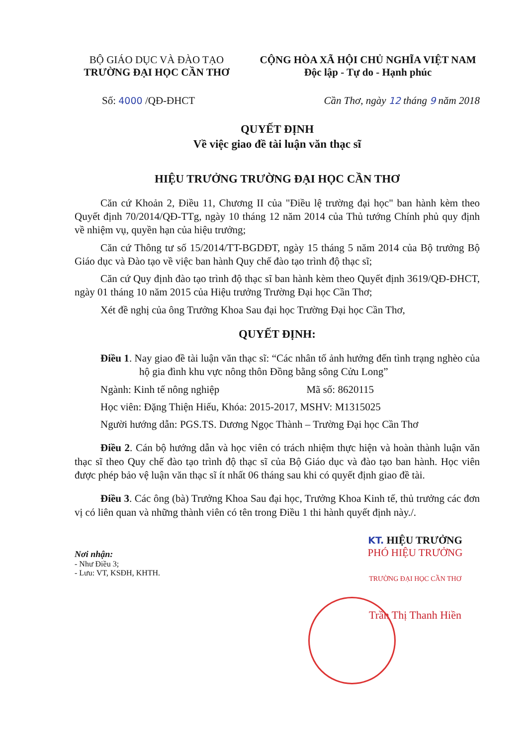BỘ GIÁO DỤC VÀ ĐÀO TẠO
TRƯỜNG ĐẠI HỌC CẦN THƠ
CỘNG HÒA XÃ HỘI CHỦ NGHĨA VIỆT NAM
Độc lập - Tự do - Hạnh phúc
Số: 4000 /QĐ-ĐHCT Cần Thơ, ngày 12 tháng 9 năm 2018
QUYẾT ĐỊNH
Về việc giao đề tài luận văn thạc sĩ
HIỆU TRƯỞNG TRƯỜNG ĐẠI HỌC CẦN THƠ
Căn cứ Khoản 2, Điều 11, Chương II của "Điều lệ trường đại học" ban hành kèm theo Quyết định 70/2014/QĐ-TTg, ngày 10 tháng 12 năm 2014 của Thủ tướng Chính phủ quy định về nhiệm vụ, quyền hạn của hiệu trưởng;
Căn cứ Thông tư số 15/2014/TT-BGDĐT, ngày 15 tháng 5 năm 2014 của Bộ trưởng Bộ Giáo dục và Đào tạo về việc ban hành Quy chế đào tạo trình độ thạc sĩ;
Căn cứ Quy định đào tạo trình độ thạc sĩ ban hành kèm theo Quyết định 3619/QĐ-ĐHCT, ngày 01 tháng 10 năm 2015 của Hiệu trưởng Trường Đại học Cần Thơ;
Xét đề nghị của ông Trưởng Khoa Sau đại học Trường Đại học Cần Thơ,
QUYẾT ĐỊNH:
Điều 1. Nay giao đề tài luận văn thạc sĩ: “Các nhân tố ảnh hưởng đến tình trạng nghèo của hộ gia đình khu vực nông thôn Đồng bằng sông Cửu Long”
Ngành: Kinh tế nông nghiệp Mã số: 8620115
Học viên: Đặng Thiện Hiếu, Khóa: 2015-2017, MSHV: M1315025
Người hướng dẫn: PGS.TS. Dương Ngọc Thành – Trường Đại học Cần Thơ
Điều 2. Cán bộ hướng dẫn và học viên có trách nhiệm thực hiện và hoàn thành luận văn thạc sĩ theo Quy chế đào tạo trình độ thạc sĩ của Bộ Giáo dục và đào tạo ban hành. Học viên được phép bảo vệ luận văn thạc sĩ ít nhất 06 tháng sau khi có quyết định giao đề tài.
Điều 3. Các ông (bà) Trưởng Khoa Sau đại học, Trưởng Khoa Kinh tế, thủ trưởng các đơn vị có liên quan và những thành viên có tên trong Điều 1 thi hành quyết định này./.
Nơi nhận:
- Như Điều 3;
- Lưu: VT, KSĐH, KHTH.
KT. HIỆU TRƯỞNG
PHÓ HIỆU TRƯỞNG
TRƯỜNG ĐẠI HỌC CẦN THƠ
Trần Thị Thanh Hiền